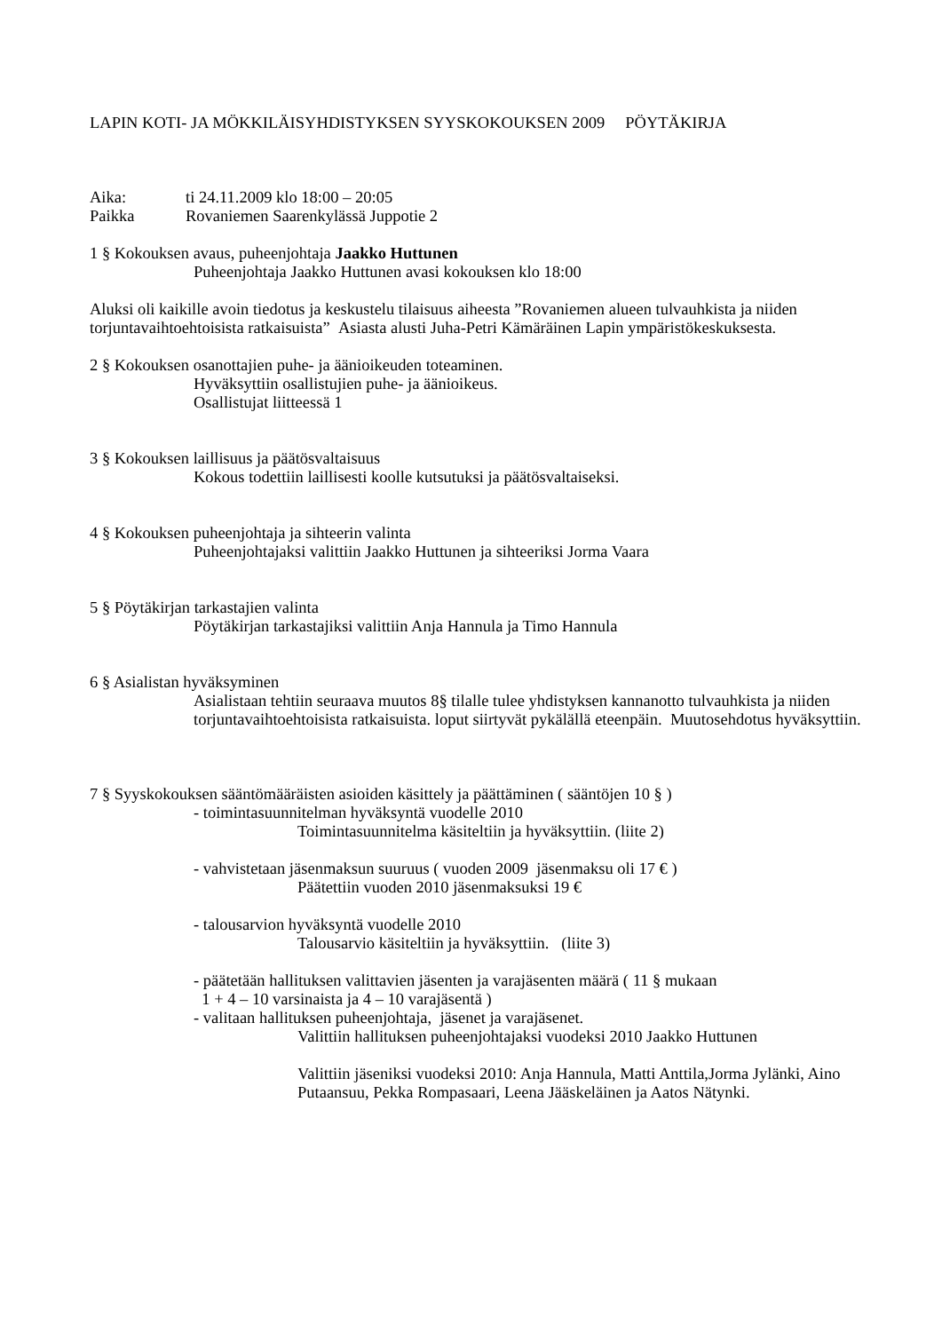LAPIN KOTI- JA MÖKKILÄISYHDISTYKSEN SYYSKOKOUKSEN 2009 PÖYTÄKIRJA
Aika: ti 24.11.2009 klo 18:00 – 20:05
Paikka Rovaniemen Saarenkylässä Juppotie 2
1 § Kokouksen avaus, puheenjohtaja Jaakko Huttunen
Puheenjohtaja Jaakko Huttunen avasi kokouksen klo 18:00
Aluksi oli kaikille avoin tiedotus ja keskustelu tilaisuus aiheesta ”Rovaniemen alueen tulvauhkista ja niiden torjuntavaihtoehtoisista ratkaisuista” Asiasta alusti Juha-Petri Kämäräinen Lapin ympäristökeskuksesta.
2 § Kokouksen osanottajien puhe- ja äänioikeuden toteaminen.
Hyväksyttiin osallistujien puhe- ja äänioikeus.
Osallistujat liitteessä 1
3 § Kokouksen laillisuus ja päätösvaltaisuus
Kokous todettiin laillisesti koolle kutsutuksi ja päätösvaltaiseksi.
4 § Kokouksen puheenjohtaja ja sihteerin valinta
Puheenjohtajaksi valittiin Jaakko Huttunen ja sihteeriksi Jorma Vaara
5 § Pöytäkirjan tarkastajien valinta
Pöytäkirjan tarkastajiksi valittiin Anja Hannula ja Timo Hannula
6 § Asialistan hyväksyminen
Asialistaan tehtiin seuraava muutos 8§ tilalle tulee yhdistyksen kannanotto tulvauhkista ja niiden torjuntavaihtoehtoisista ratkaisuista. loput siirtyvät pykälällä eteenpäin. Muutosehdotus hyväksyttiin.
7 § Syyskokouksen sääntömääräisten asioiden käsittely ja päättäminen ( sääntöjen 10 § )
- toimintasuunnitelman hyväksyntä vuodelle 2010
Toimintasuunnitelma käsiteltiin ja hyväksyttiin. (liite 2)
- vahvistetaan jäsenmaksun suuruus ( vuoden 2009 jäsenmaksu oli 17 € )
Päätettiin vuoden 2010 jäsenmaksuksi 19 €
- talousarvion hyväksyntä vuodelle 2010
Talousarvio käsiteltiin ja hyväksyttiin. (liite 3)
- päätetään hallituksen valittavien jäsenten ja varajäsenten määrä ( 11 § mukaan
1 + 4 – 10 varsinaista ja 4 – 10 varajäsentä )
- valitaan hallituksen puheenjohtaja, jäsenet ja varajäsenet.
Valittiin hallituksen puheenjohtajaksi vuodeksi 2010 Jaakko Huttunen
Valittiin jäseniksi vuodeksi 2010: Anja Hannula, Matti Anttila,Jorma Jylänki, Aino Putaansuu, Pekka Rompasaari, Leena Jääskeläinen ja Aatos Nätynki.